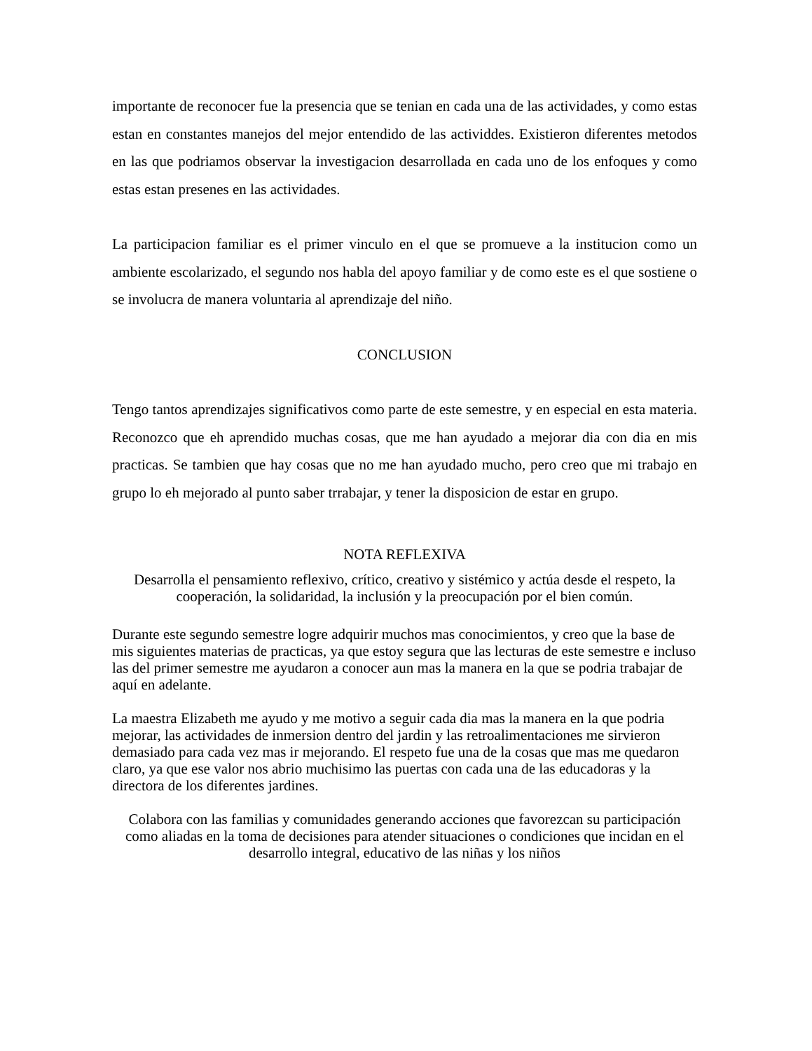importante de reconocer fue la presencia que se tenian en cada una de las actividades, y como estas estan en constantes manejos del mejor entendido de las actividdes. Existieron diferentes metodos en las que podriamos observar la investigacion desarrollada en cada uno de los enfoques y como estas estan presenes en las actividades.
La participacion familiar es el primer vinculo en el que se promueve a la institucion como un ambiente escolarizado, el segundo nos habla del apoyo familiar y de como este es el que sostiene o se involucra de manera voluntaria al aprendizaje del niño.
CONCLUSION
Tengo tantos aprendizajes significativos como parte de este semestre, y en especial en esta materia. Reconozco que eh aprendido muchas cosas, que me han ayudado a mejorar dia con dia en mis practicas. Se tambien que hay cosas que no me han ayudado mucho, pero creo que mi trabajo en grupo lo eh mejorado al punto saber trrabajar, y tener la disposicion de estar en grupo.
NOTA REFLEXIVA
Desarrolla el pensamiento reflexivo, crítico, creativo y sistémico y actúa desde el respeto, la cooperación, la solidaridad, la inclusión y la preocupación por el bien común.
Durante este segundo semestre logre adquirir muchos mas conocimientos, y creo que la base de mis siguientes materias de practicas, ya que estoy segura que las lecturas de este semestre e incluso las del primer semestre me ayudaron a conocer aun mas la manera en la que se podria trabajar de aquí en adelante.
La maestra Elizabeth me ayudo y me motivo a seguir cada dia mas la manera en la que podria mejorar, las actividades de inmersion dentro del jardin y las retroalimentaciones me sirvieron demasiado para cada vez mas ir mejorando. El respeto fue una de la cosas que mas me quedaron claro, ya que ese valor nos abrio muchisimo las puertas con cada una de las educadoras y la directora de los diferentes jardines.
Colabora con las familias y comunidades generando acciones que favorezcan su participación como aliadas en la toma de decisiones para atender situaciones o condiciones que incidan en el desarrollo integral, educativo de las niñas y los niños